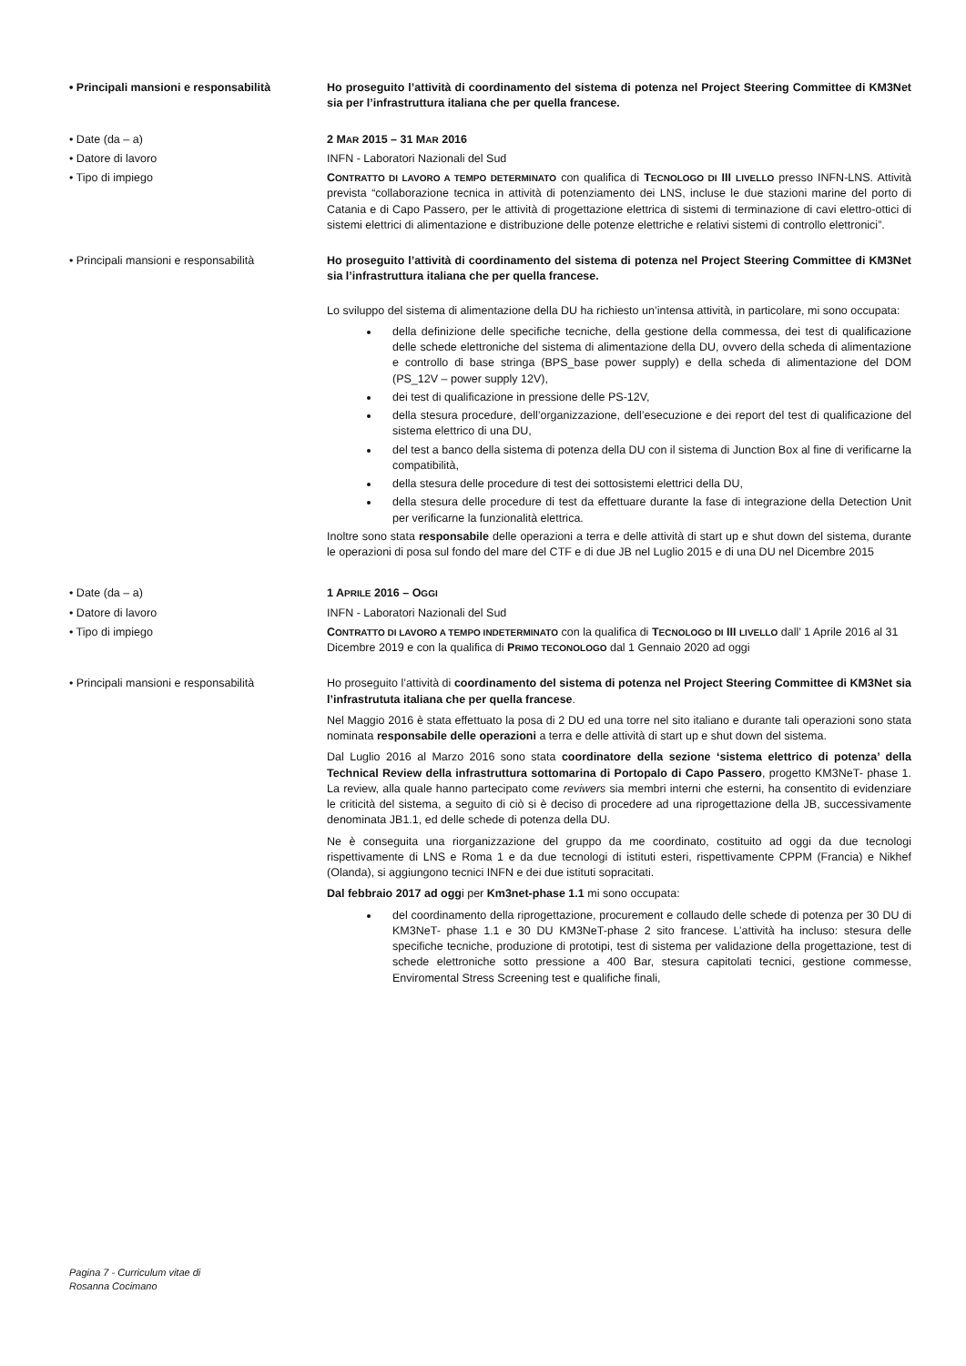• Principali mansioni e responsabilità
Ho proseguito l’attività di coordinamento del sistema di potenza nel Project Steering Committee di KM3Net sia per l’infrastruttura italiana che per quella francese.
• Date (da – a) 2 MAR 2015 – 31 MAR 2016
• Datore di lavoro INFN - Laboratori Nazionali del Sud
• Tipo di impiego CONTRATTO DI LAVORO A TEMPO DETERMINATO con qualifica di TECNOLOGO DI III LIVELLO presso INFN-LNS. Attività prevista “collaborazione tecnica in attività di potenziamento dei LNS, incluse le due stazioni marine del porto di Catania e di Capo Passero, per le attività di progettazione elettrica di sistemi di terminazione di cavi elettro-ottici di sistemi elettrici di alimentazione e distribuzione delle potenze elettriche e relativi sistemi di controllo elettronici”.
• Principali mansioni e responsabilità
Ho proseguito l’attività di coordinamento del sistema di potenza nel Project Steering Committee di KM3Net sia l’infrastruttura italiana che per quella francese.
Lo sviluppo del sistema di alimentazione della DU ha richiesto un’intensa attività, in particolare, mi sono occupata:
della definizione delle specifiche tecniche, della gestione della commessa, dei test di qualificazione delle schede elettroniche del sistema di alimentazione della DU, ovvero della scheda di alimentazione e controllo di base stringa (BPS_base power supply) e della scheda di alimentazione del DOM (PS_12V – power supply 12V),
dei test di qualificazione in pressione delle PS-12V,
della stesura procedure, dell’organizzazione, dell’esecuzione e dei report del test di qualificazione del sistema elettrico di una DU,
del test a banco della sistema di potenza della DU con il sistema di Junction Box al fine di verificarne la compatibilità,
della stesura delle procedure di test dei sottosistemi elettrici della DU,
della stesura delle procedure di test da effettuare durante la fase di integrazione della Detection Unit per verificarne la funzionalità elettrica.
Inoltre sono stata responsabile delle operazioni a terra e delle attività di start up e shut down del sistema, durante le operazioni di posa sul fondo del mare del CTF e di due JB nel Luglio 2015 e di una DU nel Dicembre 2015
• Date (da – a) 1 APRILE 2016 – OGGI
• Datore di lavoro INFN - Laboratori Nazionali del Sud
• Tipo di impiego CONTRATTO DI LAVORO A TEMPO INDETERMINATO con la qualifica di TECNOLOGO DI III LIVELLO dall’ 1 Aprile 2016 al 31 Dicembre 2019 e con la qualifica di PRIMO TECONOLOGO dal 1 Gennaio 2020 ad oggi
• Principali mansioni e responsabilità
Ho proseguito l’attività di coordinamento del sistema di potenza nel Project Steering Committee di KM3Net sia l’infrastrututa italiana che per quella francese.
Nel Maggio 2016 è stata effettuato la posa di 2 DU ed una torre nel sito italiano e durante tali operazioni sono stata nominata responsabile delle operazioni a terra e delle attività di start up e shut down del sistema.
Dal Luglio 2016 al Marzo 2016 sono stata coordinatore della sezione ‘sistema elettrico di potenza’ della Technical Review della infrastruttura sottomarina di Portopalo di Capo Passero, progetto KM3NeT- phase 1. La review, alla quale hanno partecipato come reviwers sia membri interni che esterni, ha consentito di evidenziare le criticità del sistema, a seguito di ciò si è deciso di procedere ad una riprogettazione della JB, successivamente denominata JB1.1, ed delle schede di potenza della DU.
Ne è conseguita una riorganizzazione del gruppo da me coordinato, costituito ad oggi da due tecnologi rispettivamente di LNS e Roma 1 e da due tecnologi di istituti esteri, rispettivamente CPPM (Francia) e Nikhef (Olanda), si aggiungono tecnici INFN e dei due istituti sopracitati.
Dal febbraio 2017 ad oggi per Km3net-phase 1.1 mi sono occupata:
del coordinamento della riprogettazione, procurement e collaudo delle schede di potenza per 30 DU di KM3NeT- phase 1.1 e 30 DU KM3NeT-phase 2 sito francese. L’attività ha incluso: stesura delle specifiche tecniche, produzione di prototipi, test di sistema per validazione della progettazione, test di schede elettroniche sotto pressione a 400 Bar, stesura capitolati tecnici, gestione commesse, Enviromental Stress Screening test e qualifiche finali,
Pagina 7 - Curriculum vitae di
Rosanna Cocimano